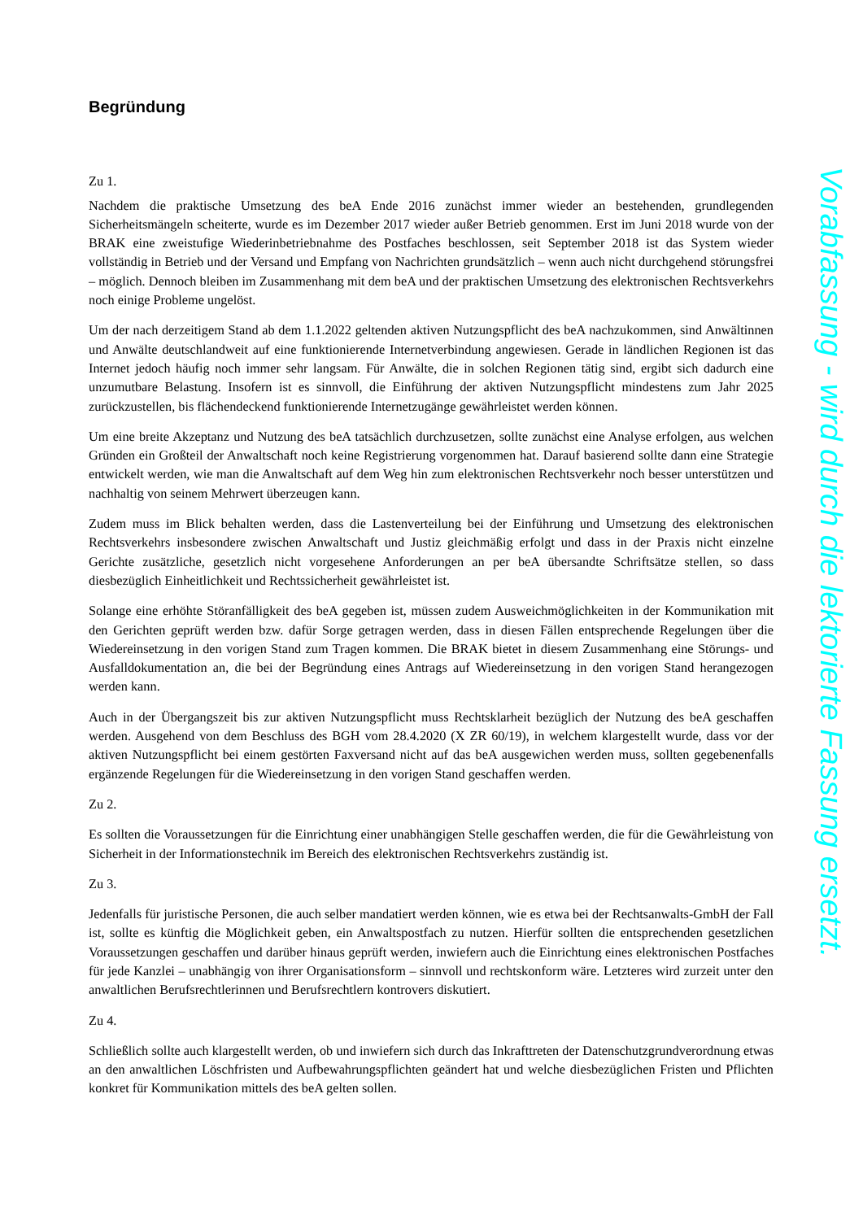Begründung
Zu 1.
Nachdem die praktische Umsetzung des beA Ende 2016 zunächst immer wieder an bestehenden, grundlegenden Sicherheitsmängeln scheiterte, wurde es im Dezember 2017 wieder außer Betrieb genommen. Erst im Juni 2018 wurde von der BRAK eine zweistufige Wiederinbetriebnahme des Postfaches beschlossen, seit September 2018 ist das System wieder vollständig in Betrieb und der Versand und Empfang von Nachrichten grundsätzlich – wenn auch nicht durchgehend störungsfrei – möglich. Dennoch bleiben im Zusammenhang mit dem beA und der praktischen Umsetzung des elektronischen Rechtsverkehrs noch einige Probleme ungelöst.
Um der nach derzeitigem Stand ab dem 1.1.2022 geltenden aktiven Nutzungspflicht des beA nachzukommen, sind Anwältinnen und Anwälte deutschlandweit auf eine funktionierende Internetverbindung angewiesen. Gerade in ländlichen Regionen ist das Internet jedoch häufig noch immer sehr langsam. Für Anwälte, die in solchen Regionen tätig sind, ergibt sich dadurch eine unzumutbare Belastung. Insofern ist es sinnvoll, die Einführung der aktiven Nutzungspflicht mindestens zum Jahr 2025 zurückzustellen, bis flächendeckend funktionierende Internetzugänge gewährleistet werden können.
Um eine breite Akzeptanz und Nutzung des beA tatsächlich durchzusetzen, sollte zunächst eine Analyse erfolgen, aus welchen Gründen ein Großteil der Anwaltschaft noch keine Registrierung vorgenommen hat. Darauf basierend sollte dann eine Strategie entwickelt werden, wie man die Anwaltschaft auf dem Weg hin zum elektronischen Rechtsverkehr noch besser unterstützen und nachhaltig von seinem Mehrwert überzeugen kann.
Zudem muss im Blick behalten werden, dass die Lastenverteilung bei der Einführung und Umsetzung des elektronischen Rechtsverkehrs insbesondere zwischen Anwaltschaft und Justiz gleichmäßig erfolgt und dass in der Praxis nicht einzelne Gerichte zusätzliche, gesetzlich nicht vorgesehene Anforderungen an per beA übersandte Schriftsätze stellen, so dass diesbezüglich Einheitlichkeit und Rechtssicherheit gewährleistet ist.
Solange eine erhöhte Störanfälligkeit des beA gegeben ist, müssen zudem Ausweichmöglichkeiten in der Kommunikation mit den Gerichten geprüft werden bzw. dafür Sorge getragen werden, dass in diesen Fällen entsprechende Regelungen über die Wiedereinsetzung in den vorigen Stand zum Tragen kommen. Die BRAK bietet in diesem Zusammenhang eine Störungs- und Ausfalldokumentation an, die bei der Begründung eines Antrags auf Wiedereinsetzung in den vorigen Stand herangezogen werden kann.
Auch in der Übergangszeit bis zur aktiven Nutzungspflicht muss Rechtsklarheit bezüglich der Nutzung des beA geschaffen werden. Ausgehend von dem Beschluss des BGH vom 28.4.2020 (X ZR 60/19), in welchem klargestellt wurde, dass vor der aktiven Nutzungspflicht bei einem gestörten Faxversand nicht auf das beA ausgewichen werden muss, sollten gegebenenfalls ergänzende Regelungen für die Wiedereinsetzung in den vorigen Stand geschaffen werden.
Zu 2.
Es sollten die Voraussetzungen für die Einrichtung einer unabhängigen Stelle geschaffen werden, die für die Gewährleistung von Sicherheit in der Informationstechnik im Bereich des elektronischen Rechtsverkehrs zuständig ist.
Zu 3.
Jedenfalls für juristische Personen, die auch selber mandatiert werden können, wie es etwa bei der Rechtsanwalts-GmbH der Fall ist, sollte es künftig die Möglichkeit geben, ein Anwaltspostfach zu nutzen. Hierfür sollten die entsprechenden gesetzlichen Voraussetzungen geschaffen und darüber hinaus geprüft werden, inwiefern auch die Einrichtung eines elektronischen Postfaches für jede Kanzlei – unabhängig von ihrer Organisationsform – sinnvoll und rechtskonform wäre. Letzteres wird zurzeit unter den anwaltlichen Berufsrechtlerinnen und Berufsrechtlern kontrovers diskutiert.
Zu 4.
Schließlich sollte auch klargestellt werden, ob und inwiefern sich durch das Inkrafttreten der Datenschutzgrundverordnung etwas an den anwaltlichen Löschfristen und Aufbewahrungspflichten geändert hat und welche diesbezüglichen Fristen und Pflichten konkret für Kommunikation mittels des beA gelten sollen.
Vorabfassung - wird durch die lektorierte Fassung ersetzt.